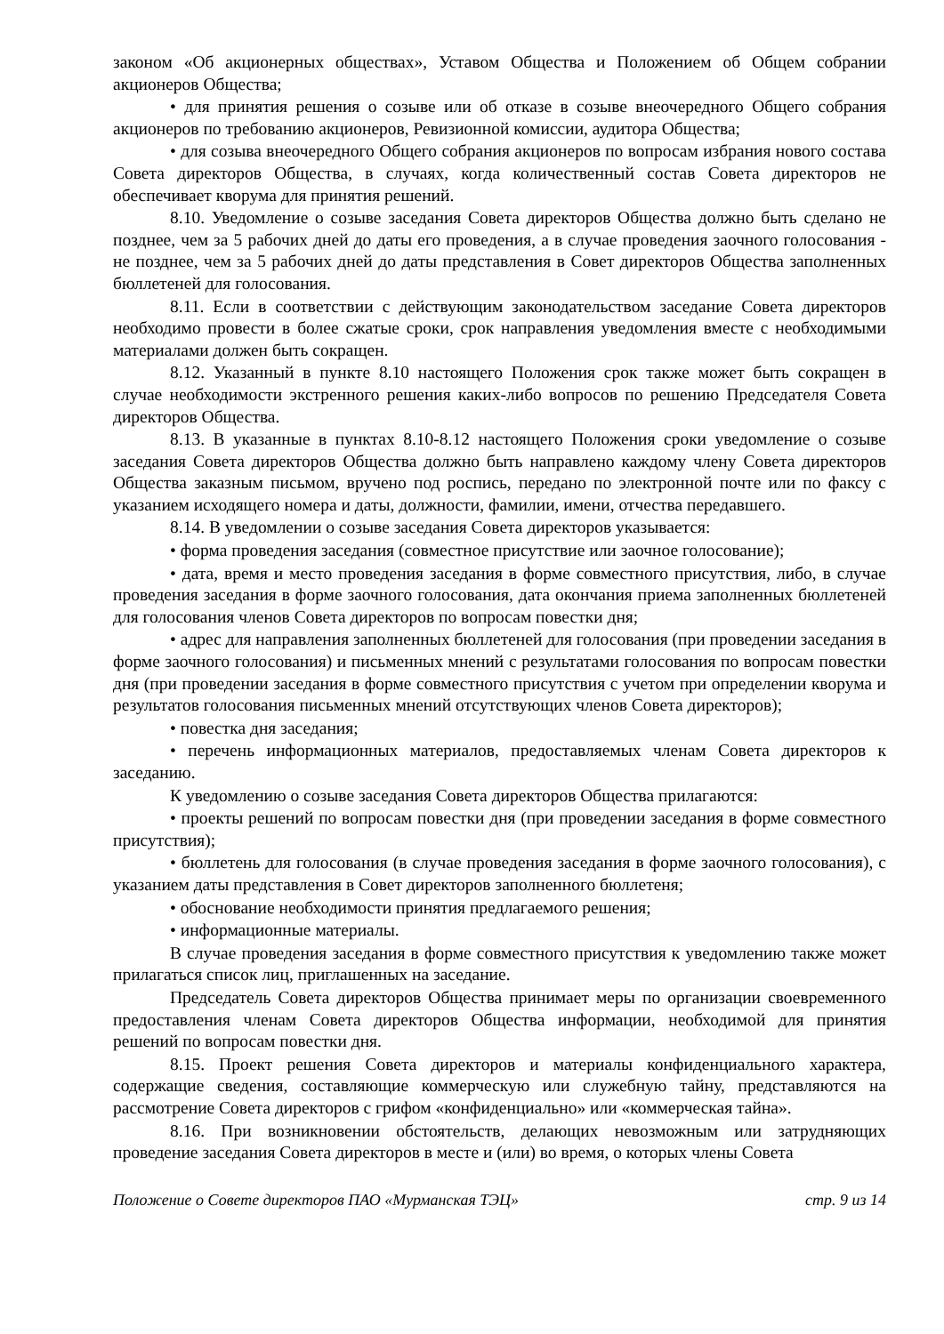законом «Об акционерных обществах», Уставом Общества и Положением об Общем собрании акционеров Общества;
• для принятия решения о созыве или об отказе в созыве внеочередного Общего собрания акционеров по требованию акционеров, Ревизионной комиссии, аудитора Общества;
• для созыва внеочередного Общего собрания акционеров по вопросам избрания нового состава Совета директоров Общества, в случаях, когда количественный состав Совета директоров не обеспечивает кворума для принятия решений.
8.10. Уведомление о созыве заседания Совета директоров Общества должно быть сделано не позднее, чем за 5 рабочих дней до даты его проведения, а в случае проведения заочного голосования - не позднее, чем за 5 рабочих дней до даты представления в Совет директоров Общества заполненных бюллетеней для голосования.
8.11. Если в соответствии с действующим законодательством заседание Совета директоров необходимо провести в более сжатые сроки, срок направления уведомления вместе с необходимыми материалами должен быть сокращен.
8.12. Указанный в пункте 8.10 настоящего Положения срок также может быть сокращен в случае необходимости экстренного решения каких-либо вопросов по решению Председателя Совета директоров Общества.
8.13. В указанные в пунктах 8.10-8.12 настоящего Положения сроки уведомление о созыве заседания Совета директоров Общества должно быть направлено каждому члену Совета директоров Общества заказным письмом, вручено под роспись, передано по электронной почте или по факсу с указанием исходящего номера и даты, должности, фамилии, имени, отчества передавшего.
8.14. В уведомлении о созыве заседания Совета директоров указывается:
• форма проведения заседания (совместное присутствие или заочное голосование);
• дата, время и место проведения заседания в форме совместного присутствия, либо, в случае проведения заседания в форме заочного голосования, дата окончания приема заполненных бюллетеней для голосования членов Совета директоров по вопросам повестки дня;
• адрес для направления заполненных бюллетеней для голосования (при проведении заседания в форме заочного голосования) и письменных мнений с результатами голосования по вопросам повестки дня (при проведении заседания в форме совместного присутствия с учетом при определении кворума и результатов голосования письменных мнений отсутствующих членов Совета директоров);
• повестка дня заседания;
• перечень информационных материалов, предоставляемых членам Совета директоров к заседанию.
К уведомлению о созыве заседания Совета директоров Общества прилагаются:
• проекты решений по вопросам повестки дня (при проведении заседания в форме совместного присутствия);
• бюллетень для голосования (в случае проведения заседания в форме заочного голосования), с указанием даты представления в Совет директоров заполненного бюллетеня;
• обоснование необходимости принятия предлагаемого решения;
• информационные материалы.
В случае проведения заседания в форме совместного присутствия к уведомлению также может прилагаться список лиц, приглашенных на заседание.
Председатель Совета директоров Общества принимает меры по организации своевременного предоставления членам Совета директоров Общества информации, необходимой для принятия решений по вопросам повестки дня.
8.15. Проект решения Совета директоров и материалы конфиденциального характера, содержащие сведения, составляющие коммерческую или служебную тайну, представляются на рассмотрение Совета директоров с грифом «конфиденциально» или «коммерческая тайна».
8.16. При возникновении обстоятельств, делающих невозможным или затрудняющих проведение заседания Совета директоров в месте и (или) во время, о которых члены Совета
Положение о Совете директоров ПАО «Мурманская ТЭЦ» стр. 9 из 14